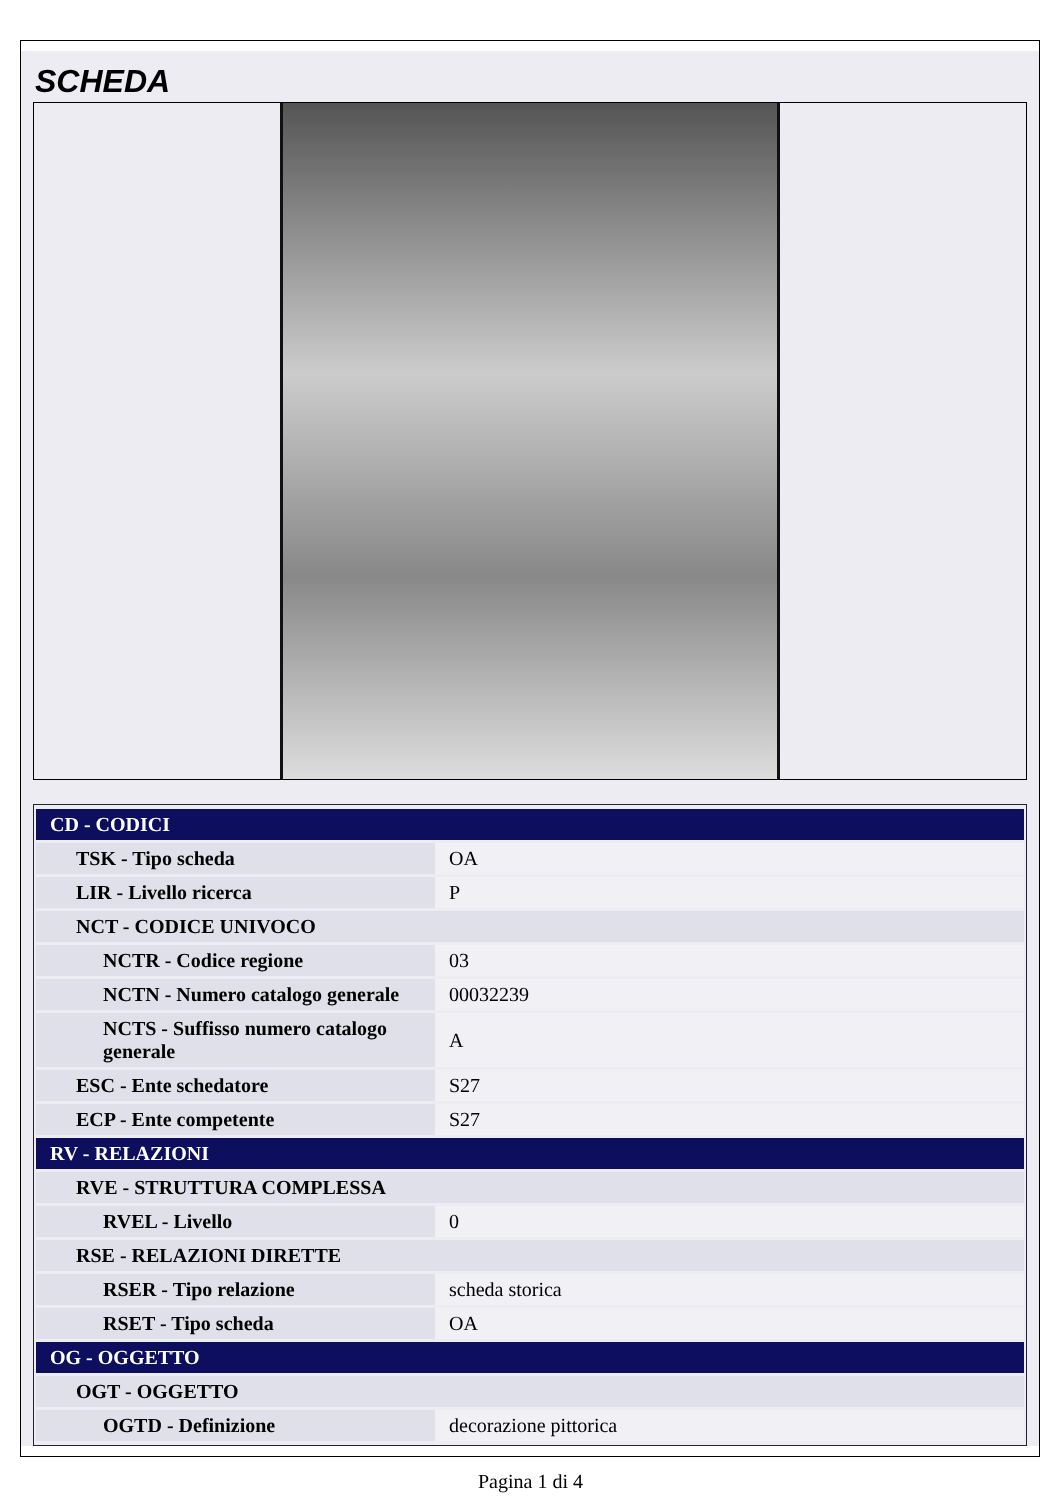SCHEDA
| CD - CODICI | |
| TSK - Tipo scheda | OA |
| LIR - Livello ricerca | P |
| NCT - CODICE UNIVOCO | |
| NCTR - Codice regione | 03 |
| NCTN - Numero catalogo generale | 00032239 |
| NCTS - Suffisso numero catalogo generale | A |
| ESC - Ente schedatore | S27 |
| ECP - Ente competente | S27 |
| RV - RELAZIONI | |
| RVE - STRUTTURA COMPLESSA | |
| RVEL - Livello | 0 |
| RSE - RELAZIONI DIRETTE | |
| RSER - Tipo relazione | scheda storica |
| RSET - Tipo scheda | OA |
| OG - OGGETTO | |
| OGT - OGGETTO | |
| OGTD - Definizione | decorazione pittorica |
Pagina 1 di 4